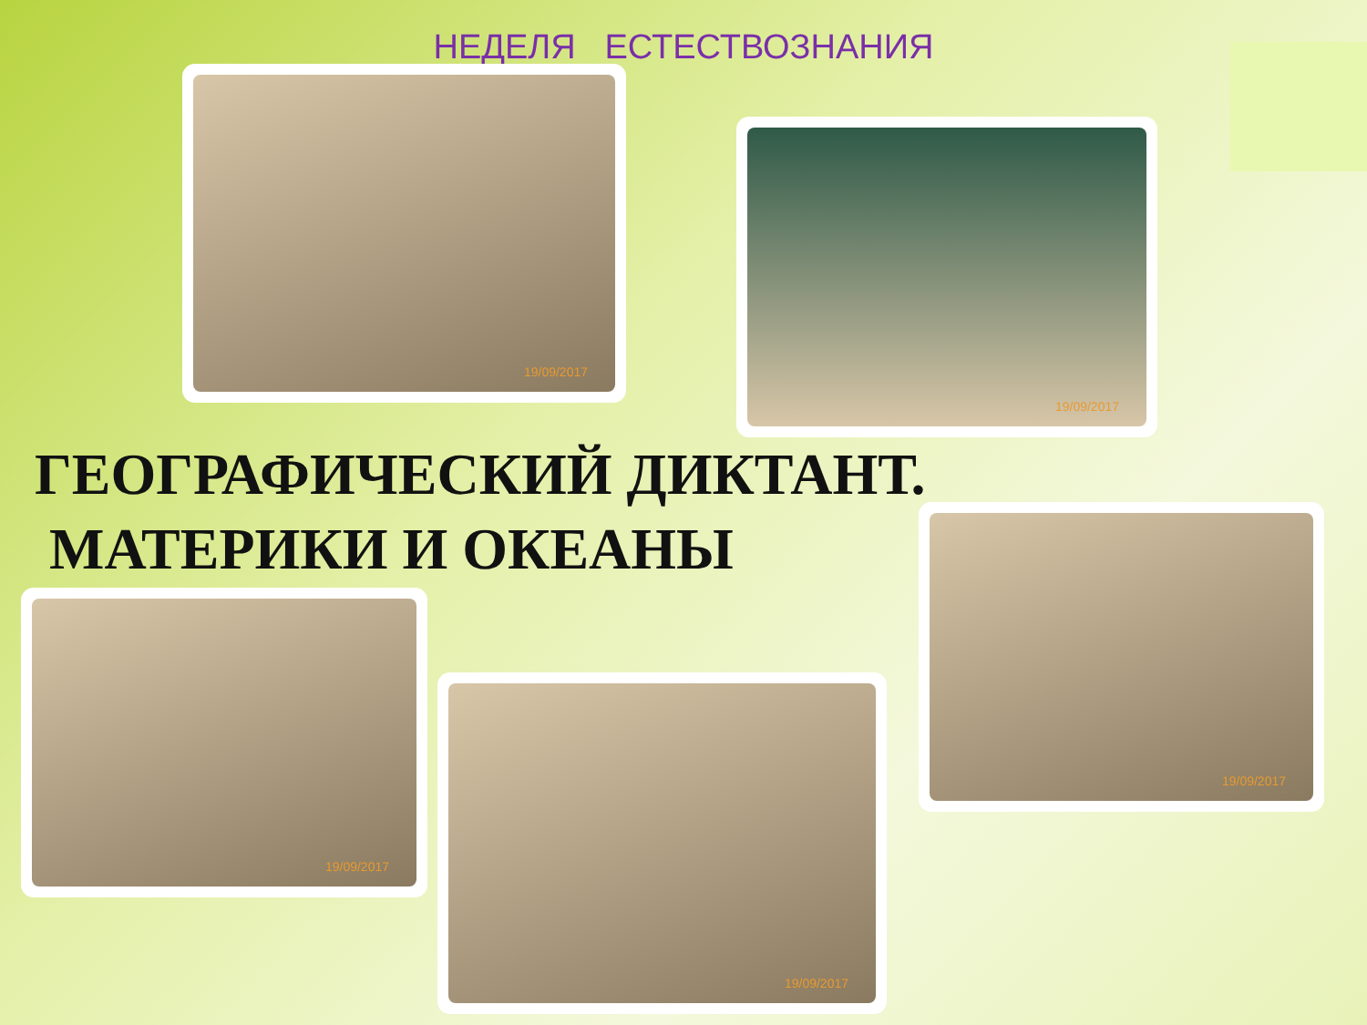НЕДЕЛЯ ЕСТЕСТВОЗНАНИЯ
19/09/2017
19/09/2017
ГЕОГРАФИЧЕСКИЙ ДИКТАНТ.
МАТЕРИКИ И ОКЕАНЫ
19/09/2017
19/09/2017
19/09/2017